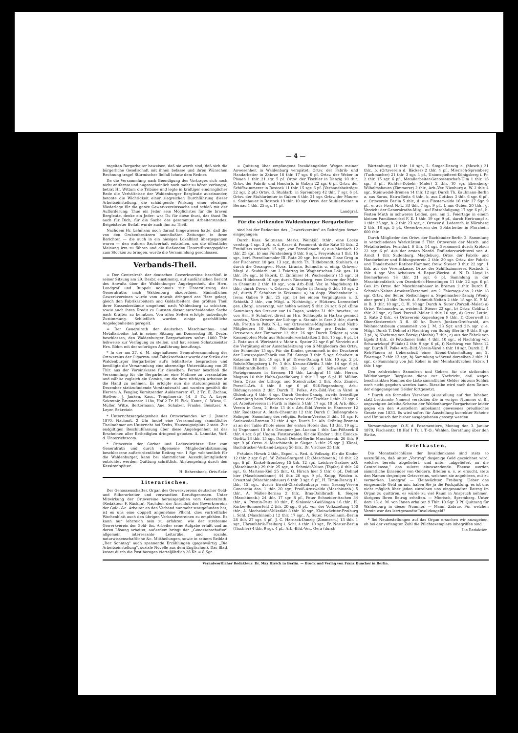— 4 —
regelten Bergarbeiter beweisen, daß sie werth sind, daß sich die bürgerliche Gesellschaft mit ihnen befasse und ihren Wünschen Rechnung trage! Stürmischer Beifall lohnte dem Redner.
Da die Versammlung nach Beendigung des Vortrages sich noch nicht entfernte und augenscheinlich noch mehr zu hören verlangte, betrat Hr. Wittum die Tribüne und legte in kräftiger eindringlicher Rede die Verhältnisse der Waldenburger Bergleute auseinander, betonte die Wichtigkeit einer siegreichen Durchführung dieser Arbeitseinstellung, die schädigende Wirkung einer etwaigen Niederlage für die ganze Gewerkvereinssache und schloß mit der Aufforderung: Thue ein Jeder sein Möglichstes für die braven Bergleute, denke ein Jeder: was Du für diese thust, das thust Du auch für Dich, für die Sache des gesammten Arbeiterstandes. Beigeisterter Beifall wurde auch ihm zu Theil.
Nachdem Hr. Lehmann noch darauf hingewiesen hatte, daß die von den Grubenbesitzern beeinflußten Zeitungen in ihren Berichten — die auch in ein hiesiges Lokalblatt übergegangen waren — den wahren Sachverhalt entstellen, um die öffentliche Meinung irre zu führen und die fließenden Unterstützungsgelder zum Stocken zu bringen, wurde die Versammlung geschlossen.
Verbands-Theil.
= Der Centralrath der deutschen Gewerkvereine beschloß in seiner Sitzung am 29. Dezbr. einstimmig, auf ausführlichen Bericht des Anwalts über die Waldenburger Angelegenheit, die Hrrn. Landgraf und Ruppelt nochmals zur Unterstützung des Generalraths nach Waldenburg abzuordnen. Sämmtlichen Gewerkvereinen wurde vom Anwalt dringend ans Herz gelegt, gleich den Fabrikarbeitern und Goldarbeitern den größten Theil ihrer Kassenbestände umgehend nach Waldenburg zu schicken, sowie auch ihren Kredit zu Gunsten dieser entscheidenden Sache nach Kräften zu benutzen. Von allen Seiten erfolgte unbedingte Zustimmung. Schließlich wurden einige geschäftliche Angelegenheiten geregelt.
= Der Generalrath der deutschen Maschinenbau- und Metallarbeiter hat in seiner Sitzung am Donnerstag 30. Dezbr. beschlossen, den Waldenburger Bergarbeitern sofort 1000 Thlr. leihweise zur Verfügung zu stellen, und hat seinen Schatzmeister Hrn. Böhm mit der sofortigen Ausführung beauftragt.
* In der am 27. d. M. abgehaltenen Generalversammlung des Ortsvereins der Cigarren- und Tabaksarbeiter wurde der Strike der Waldenburger Bergarbeiter auf's lebhafteste besprochen und bewilligte die Versammlung eine abermalige Unterstützung von 25 Thlr. aus der Vereinskasse für dieselben. Ferner beschloß die Versammlung für die Bergarbeiter eine Matinee zu veranstalten und wählte zugleich ein Comité, um die dazu nöthigen Arbeiten in die Hand zu nehmen. Es erfolgte nun die statutengemäß im Dezember stattzufindende Vorstandswahl und wurden gewählt die Herren: A. Fengler, Vorsitzender, Auklamerstr. 47, 2 Tr., E. Zschau, Stellver., J. Janken, Kass., Templinerstr. 14, 3 Tr., A. Leyer, Sekretair, Brunnenstr. 118a, Hof 2 Tr. H. Eick, Kontr., C. Wiese, G. Müller, Witte, Bertermann, Aue, Schulzer, Franke, Beisitzer. A. Leyer, Sekretair.
* Unterrichtsangelegenheit des Ortsverbandes. Am 2. Januar 1870, Nachmit. 2 Uhr findet eine Versammlung sämmtlicher Theilnehmer am Unterricht bei Krebs, Hausvoigteiplatz 2 statt. Zur endgiltigen Beschlußfassung über diese Angelegenheit ist das Erscheinen aller Betheiligten dringend geboten. A. Lamotke, Vorf. d. Unterrichtscom.
* Ortsverein der Gerber und Lederzurichter. Der vom Generalrath und durch allgemeine Mitgliederabstimmung beschlossene außerordentliche Beitrag von 1 Sgr. wöchentlich für die Waldenburger, kann bei sämmtlichen Ausschußmitgliedern entrichtet werden. Quittung schriftlich. Abstempelung durch den Kassirer später.
H. Behrenbeck, Orts-Sekr.
Literarisches.
Der Genossenschafter. Organ des Gewerkvereins deutscher Gold- und Silberarbeiter und verwandten Berufsgenossen. Unter Mitwirkung der Ortsvereine herausgegeben vom Generalrath. (Redakteur F. Rücklin). Nachdem der Anschluß des Gewerkvereins der Gold- &c. Arbeiter an den Verband nunmehr stattgefunden hat, ist es uns eine doppelt angenehme Pflicht, dies vortreffliche Wochenblatt auch den übrigen Verbandsvereinen zu empfehlen. Es kann nur lehrreich sein zu erfahren, wie der strebsame Gewerkverein der Gold- &c. Arbeiter seine Aufgabe erfaßt und an deren Lösung arbeitet; außerdem bringt der „Genossenschafter" allgemein interessante Leitartikel und soziale, naturwissenschaftliche &c. Mittheilungen, sowie in seinem Beiblatt „Der Sonntag" auch spannende Erzählungen (gegenwärtig „Die Arbeitseinstellung", soziale Novelle aus dem Englischen). Das Blatt kostet durch die Post bezogen vierteljährlich 28 Kr. = 8 Sgr.
= Quittung über empfangene Invalidengelder. Wegen meiner Anwesenheit in Waldenburg verspätet: Ortsv. der Fabrik- und Handarbeiter in Zabrze 16 thlr. 17 sgr. 6 pf. Ortsv. der Weber in Plauen 1 thlr. 21 sgr. 5 pf. Ortsv. der Tischler in Danzig 10 thlr. Ortsv. der Fabrik- und Handarb. in Guben 22 sgr. 6 pf. Ortsv. der Schiffszimmerer in Rostock 11 thlr. 15 sgr. 6 pf. (Verbandsbeiträge: 22 sgr. 2 pf.) Ortsv. d. Stuhlarb. in Spremberg 42 thlr. 7 sgr. 6 pf. Ortsv. der Stuhlarbeiter in Guben 4 thlr. 21 sgr. Ortsv. der Maurer u. Steinhauer in Rostock 19 thlr. 10 sgr. Ortsv. der Stuhlarbeiter in Bernau 1 thlr. 25 sgr. 11 pf.
Landgraf.
Für die strikenden Waldenburger Bergarbeiter
sind bei der Redaction des „Gewerkvereins" an Beiträgen ferner eingegangen:
Durch Kass. Seltmann: Marks, Weinküf. 1thlr., eine Locke versteig. 4 sgr. 3 pf., a. d. Kasse d. Posament. dritte Rate 15 thlr., 2 Freibillets verkauft. 15 sgr., von Porzellanarb. a) aus Mettlach 12 thlr. 25 sgr., b) aus Fürstenberg 6 thlr. 6 sgr., Freywaldau 1 thlr. 15 sgr., berl. Porzellanmaler III. Rate 20 sgr., bei einem Glase Grog in der Fischerstr. 10 ges. 13 sgr., durch Th. Hildebrandt, Stuhlarb. a) durch die Gesangver. Flora, Lirania, Schmollis u. einig. Ortsver.-Mitgl. d. Stuhlarb. am 2 Feiertag im Wagner'schen Lok. ges. 10 thlr. 3½ sgr., b) Fabrik. C. Einführer (4. Wochenbeitr.) 15 sgr., c) Frau Hildebrandt 10 sgr; durch Rinneberg: vom Ortsver. der Maler in Chemnitz 2 thlr. 10 sgr., vom Arb.-Bild. Ver. in Magdeburg 10 thlr.; durch Drews: v. Ortsver. d. Töpfer in Danzig 6 thlr. 10 sgr. 2 pf.; durch F. Schubert in Kotzenau: a) an dopp. Wochenbeitr. u. freiw. Gaben 9 thlr. 25 sgr., b) bei einem Vergnügtsein a. d. Schießh. 3 thlr., von Mitgl. u. Nichtmitgl. v. Hüttenw. Lorenzdorf ges. (Bergl. unverzagt, wir helfen weiter) 5 thlr. 24 sgr. 6 pf. (Eine Sammlung des Ortsver. vor 14 Tagen, welche 31 thlr. brachte, ist von Hrn. F. Schubert direct an Hrn. Schlaupitz in Hartau gesandt worden.) Vom Ortsver. der Lithogr. u. Steindr. in Gera 2 thlr.; durch Alb. Prettin in Peitz N.-L.: von Ortsvereins-Mitgliedern und Nicht-Mitgliedern 10 thlr., Wöchentliche Steuer pro Dezbr. vom Ortsverein der Zimmerer 12 thlr. 26 sgr. Durch Krüger a) vom Kassenboten Mohr aus Schneiderwerkstätten 2 thlr. 15 sgr. 6 pf., b) 2. Rate aus d. Werkstatt v. Mohr u. Speier 22 sgr 6 pf. Verzicht auf die Vergütung einer Ausschußsitzung von 6 Mitgliedern des Ortsv. der Schneider 15 sgr. Für die Kinder, gesammelt in der Druckerei der Luxuspapier-Fabrik von Ed. Stange 3 thlr. 5 sgr. Schubert in Kotzenau 18 thlr. 19 sgr. 6 pf. Drews-Danzig 6 thlr. 10 sgr. 2 pf. Rohde-Königsberg i. Pr. 3 thlr. Krause-Görlitz 3 thlr. 14 sgr. 6 pf. Hildebrandt-Berlin 10 thlr. 28 sgr. 6 pf. Schweitzer und Parteigenossen in Bremen 10 thlr. Landgraf 11 thlr. Herrm. Magnus 10 thlr. Hahn-Quedlinburg 1 thlr. 13 sgr. 6 pf. H. Müller-Gera, Ortsv. der Lithogr. und Steindrucker 2 thlr. Rob. Zäuner, Porzell.-Arb. 4 thlr. 8 sgr. 6 pf. Süß-Regensburg, Arb.-Bildungsverein 2 thlr. Durch H. Polke, Arb.-Bild.-Ver. in Varel in Oldenburg 4 thlr. 4 sgr. Durch Gerdes-Danzig, zweite freiwillige Sammlung beim Kränzchen vom Ortsv. der Tischler 1 thlr. 22 sgr. 6 pf. Arbeiterverein in Fürth in Baiern 5 thlr. 17 sgr. 10 pf. Arb.-Bild.-Verein in Gera, 2. Rate 13 thlr. Arb.-Bild.-Verein in Hannover 12 thlr. Redakteur A. Stark-Chemnitz 12 thlr. Durch C. Bollengraben-Solingen, Sammlung des religiös. Reform-Vereins 3 thlr. 10 sgr. F. Steinwedel-Bremen 32 thlr. 4 sgr. Durch Dr. Alb. Gröning-Bremen a) an der Table d'hote eines der ersten Hotels das. 13 thlr. 19 sgr., b) Ungenannt 10 thlr. Graupner jun.-Luckau 1 thlr. Lau-Pößneck 6 thlr. 4 sgr. 6 pf. Ungen. Finsterwalde, für die Kinder 1 thlr. Einicke-Görlitz 13 thlr. 15 sgr. Durch Dehnel-Berlin Maschinenb. 26 thlr. 9 sgr. 9 pf. Ortsv. d. Maschinenb. in Siegen 3 thlr. 25 sgr. J. Künel, Buchdrucker-Verband-Leipzig 50 thlr., Dr. Virchow 25 thlr.
Fräulein Hirsch 2 thlr., Exped. u. Red. d. Volkszig. für die Kinder 12 thlr. 2 sgr. 6 pf., W. Zabel-Stargard i.P. (Maschinenb.) 10 thlr. 22 sgr. 6 pf., Kinkel-Bromberg 15 thlr. 12 sgr., Leistner-Grabow a.O. (Maschinenb.) 29 thlr. 25 sgr., A. Schmidt-Velten (Töpfer) 8 thlr. 26 sgr., G. Martens-Kiel 25 thlr., G. Hirsch hier 5 thlr. 6 pf., Dehnel hier (Maschinenbauer) 44 thlr. 20 sgr. 9 pf., Knipp, Weiden b. Creuzthal (Maschinenbauer) 6 thlr. 3 sgr. 6 pf., H. Timm-Danzig 11 thlr. 15 sgr., durch Ewald-Charlottenburg: vom Gesang-Verein Concordia das. 1 thlr. 20 sgr., Preiß-Arnswalde (Maschinenb.) 5 thlr., A. Müller-Bernau 2 thlr., Bras-Dahlbruch b. Siegen (Maschinenb.) 24 thlr. 17 sgr. 8 pf., Peter Schneider-Aachen 34 thlr., A. Prettin-Peitz 10 thlr., F. Sinkovich-Geißlingen 16 thlr., H. Kurtze-Sommerfeld 2 thlr. 20 sgr. 6 pf., von der Volkszeitung 150 thlr., A. Macheleidt-Volkstädt 8 thlr. 10 sgr., Kleinwächter-Freiburg i. Schl. (Maschinenb.) 12 thlr. 17 sgr., A. Suter, Porzellanm.-Berlin 28 thlr. 27 sgr. 4 pf., J. C. Harnack-Danzig (Zimmerm.) 13 thlr. 1 sgr., Uhrenfabrik-Freiburg i. Schl. 4 thlr. 10 sgr., Fr. Noster-Berlin (Tischler) 4 thlr. 9 sgr. 4 pf., Arb.-Bild.-Ver., Gera (durch
Wartenburg) 11 thlr. 10 sgr., L. Steger-Danzig a. (Masch.) 21 thlr., b. (Ortsverein d. Bäcker) 2 thlr. 4 pf., Mierisch-Spremberg (Tuchmacher) 21 thlr. 3 sgr. 4 pf., Unionsgießerei-Königsberg i. Pr. 2 thlr. 15 sgr. 6 pf., Metallarbeiter-Genossenschaft-Ulm 1 thlr. 16 sgr. 3 pf., Richter-Döbeln (Maler) 2 thlr. 10 sgr, Ebersberg-Wilhelmshaven (Zimmerer) 2 thlr., Arb.-Ver. Nienburg a. W. 2 thlr. 4 sgr., Steinwedel-Bremen 14 thlr. 12 sgr. Durch Th. Kaufmann-Berlin a. aus Sorau, Extra-Beitr. 6 thlr., b. aus Cottbus 3 thlr. 6 sgr. 6 pf., c. Ortsverein Berlin 5 thlr., d. aus Finsterwalde 16 thlr. 27 Sgr. 9 pf., e. aus Forst N.-L. 33 thlr. 7 sgr. 9 pf., f. aus Guben 20 thlr., g. Verzicht der Generalraths-Mitgl. auf Entschädigung 17 sgr. 6 pf., h. Festen Muth in schweren Leiden, ges. am 2. Feiertage in einem kleinen Familienzirkel F. E. 1 thlr. 19 sgr. 9 pf., durch Hertrampf a. 1 thlr. 25 sgr., b. 2 thlr. 23 sgr., c. Ortsver d. Lederarb. in Nürnberg 2 thlr. 18 sgr. 5 pf., Gewerkverein der Goldarbeiter in Pforzheim 600 thlr.
Durch Mitglieder des Ortsv. der Buchbinder-Berlin 2. Sammlung in verschiedenen Werkstätten 5 Thlr. Ortsverein der Masch. und Metallarbeiter, Ferndorf, 6 thlr. 14 sgr. Gesammelt durch Krötsch 22 sgr. 6 pf. Aus der ersten Nordd. Roßlederzurichterei von A. Arndt 1 thlr. Sudenburg. Magdeburg, Ortsv. der Fabrik- und Handarbeiter und Bildungsverein 2 thlr. 20 sgr. Ortsv. der Fabrik- und Handarbeiter Ratibor-Hammer, freiw. Steuer 3 thlr. 22 sgr., 1 thlr. aus der Vereinskasse. Ortsv. der Schiffszimmerer, Rostock, 2 thlr. 4 sgr. Von Arbeitern d. Repar.-Werkst. d. N. D. Lloyd in Bremerhaven 18 thlr. 21 sgr. 6 pf. Sammlung in der Maschinenfabrik von Osenbrück-Hemelingen 11 thlr. 22 sgr. 6 pf. Ges. im Ortsv. der Maschinenbauer in Bremen 2 thlr. Durch E. Schmidt-Nelten Arbeiter-Versamml. am 2. Feiertage das. 2 thlr. 18 sgr. Ortsv. der Seiler, Reifschläger u. Segelmacher-Danzig (Wenig aber gern!) 3 thlr. Durch A. Schmidt-Nelten 2 thlr. 18 sgr. K. P. M. in B. 3 thlr. 10 sgr., C. H. 10 sgr. Durch A. Suter (Porzell.-Maler) a) Ortsv. Tschauschwitz, wöchentl. Steuer 23 sgr., b) Ortsv. Colditz 4 thlr. 22 sgr., c) Berl. Porzell.-Maler 1 thlr. 10 sgr., d) Ortsv. Lettin, 2. Rate 2 thlr., e) Ortsverein Kopenhagen 9 thlr., f) Oberweiß in Ober-Oesterreich 3 fl. 40 kr. Durch Junken-Greifswald, am Weihnachtsbaum gesammelt von J. M. 23 Sgr. und 2½ sgr. v. e. Mitgl. Durch T. Dehnel a) Nachtrag von Borsig (Berlin) 9 thlr. 8 sgr 3 pf., b) Nachtrag von Borsig (Moabit) 7 thlr., c) aus der Fabrik von Egels 3 thlr., d) Potsdamer Bahn 4 thlr. 10 sgr., e) Nachtrag von Schwartzkopf (Filiale) 2 thlr. 9 sgr. 6 pf., f) Nachtrag von Wens 12 sgr. Durch H. Polke Arb.-Bild.-Verein-Varel 4 thlr. 10 sgr. Durch C. F. Reh-Plauen a) Ueberschuß einer Abend-Unterhaltung am 2. Feiertage 7 thlr. 13 sgr., b) Sammlung während derselben 2 thlr. 21 sgr., c) Sammlung von Jul. Kober in der Meinhardt'schen Fabrik 1 thlr. 1 sgr.
Den zahlreichen Sammlern und Gebern für die strikenden Waldenburger Bergleute diene zur Nachricht, daß wegen beschränkten Raumes die Liste sämmtlicher Gelder bis zum Schluß noch nicht gegeben werden kann. Dieselbe wird nach dem Datum der eingegangenen Gelder fortgesetzt.
* Durch ein formelles Versehen (Ausstellung auf den Inhaber, statt bestimmte Namen) verstoßen die in voriger Nummer d. Bl. angezeigten Anleihe-Scheine der Waldenburger Bergarbeiter leider gegen ein den Ausstellern unbekannt gewesenes preußisches Gesetz von 1833. Es wird sofort für Ausstellung korrekter Scheine und Umtausch der bisher ausgegebenen gesorgt werden.
Versammlungen. O.-V. d. Posamentiere, Montag den 3. Januar 1870, Fischerstr. 10 Hof 1 Tr. l. T.-O.: Wahlen. Berathung über den Strike.
Briefkasten.
Die Monatsabschlüsse der Invalidenkasse sind stets so auszufüllen, daß unter „Vortrag" dasjenige Geld gezeichnet wird, welches bereits abgeliefert, und unter „abgeliefert an die Centralkasse," das zuletzt einzusendende. Ebenso werden sämmtliche Einsender von Geldern, Briefen u. s. w. ersucht, stets den Namen desjenigen Ortsvereins, welchem sie angehören, mit zu vermerken. Landgraf. — Kleinwächter, Freiburg. Ueber das eingesandte Geld an uns, haben Sie ja die Postquittung, es ist uns nicht möglich über jeden einzelnen uns eingesandten Betrag im Organ zu quittiren, es würde zu viel Raum in Anspruch nehmen, übrigens Ihren Betrag erhalten. — Mierisch, Spremberg. Unter dem 13. d. M. von Ihnen erhalten 9 Thlr. 10 Sgr. 3 Pf. Quittung für Waldenburg in dieser Nummer. — Mann, Zabrze. Für welchen Verein war das letztgesandte Invalidengeld?
* Bei Neubestellungen auf das Organ ersuchen wir anzugeben, ob bei der verlangten Zahl die Pflichtexemplare inbegriffen sind.
Die Redaktion.
Verantwortlicher Redakteur: Dr. Max Hirsch in Berlin. — Druck und Verlag von Franz Duncker in Berlin.